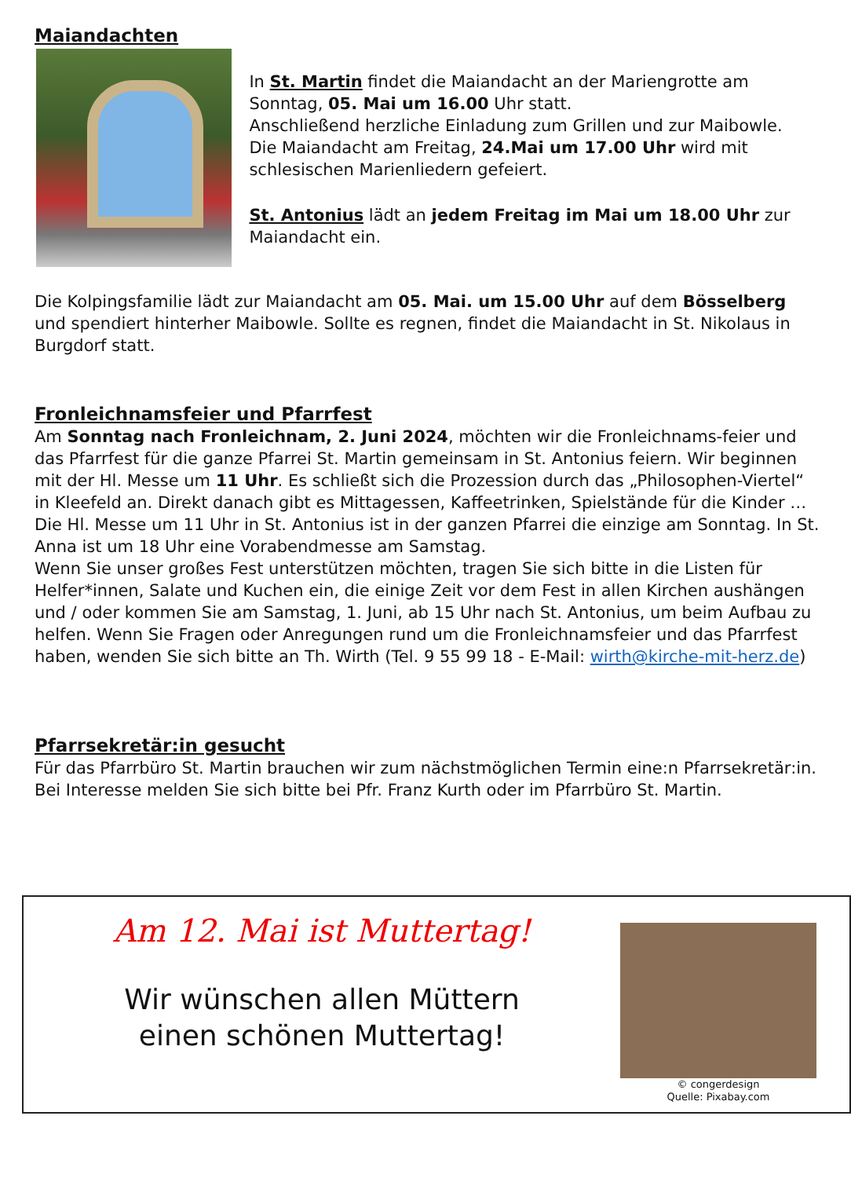Maiandachten
In St. Martin findet die Maiandacht an der Mariengrotte am Sonntag, 05. Mai um 16.00 Uhr statt.
Anschließend herzliche Einladung zum Grillen und zur Maibowle.
Die Maiandacht am Freitag, 24.Mai um 17.00 Uhr wird mit schlesischen Marienliedern gefeiert.
St. Antonius lädt an jedem Freitag im Mai um 18.00 Uhr zur Maiandacht ein.
Die Kolpingsfamilie lädt zur Maiandacht am 05. Mai. um 15.00 Uhr auf dem Bösselberg und spendiert hinterher Maibowle. Sollte es regnen, findet die Maiandacht in St. Nikolaus in Burgdorf statt.
Fronleichnamsfeier und Pfarrfest
Am Sonntag nach Fronleichnam, 2. Juni 2024, möchten wir die Fronleichnams-feier und das Pfarrfest für die ganze Pfarrei St. Martin gemeinsam in St. Antonius feiern. Wir beginnen mit der Hl. Messe um 11 Uhr. Es schließt sich die Prozession durch das „Philosophen-Viertel“ in Kleefeld an. Direkt danach gibt es Mittagessen, Kaffeetrinken, Spielstände für die Kinder …
Die Hl. Messe um 11 Uhr in St. Antonius ist in der ganzen Pfarrei die einzige am Sonntag. In St. Anna ist um 18 Uhr eine Vorabendmesse am Samstag.
Wenn Sie unser großes Fest unterstützen möchten, tragen Sie sich bitte in die Listen für Helfer*innen, Salate und Kuchen ein, die einige Zeit vor dem Fest in allen Kirchen aushängen und / oder kommen Sie am Samstag, 1. Juni, ab 15 Uhr nach St. Antonius, um beim Aufbau zu helfen. Wenn Sie Fragen oder Anregungen rund um die Fronleichnamsfeier und das Pfarrfest haben, wenden Sie sich bitte an Th. Wirth (Tel. 9 55 99 18 - E-Mail: wirth@kirche-mit-herz.de)
Pfarrsekretär:in gesucht
Für das Pfarrbüro St. Martin brauchen wir zum nächstmöglichen Termin eine:n Pfarrsekretär:in.
Bei Interesse melden Sie sich bitte bei Pfr. Franz Kurth oder im Pfarrbüro St. Martin.
Am 12. Mai ist Muttertag!
Wir wünschen allen Müttern
einen schönen Muttertag!
© congerdesign
Quelle: Pixabay.com